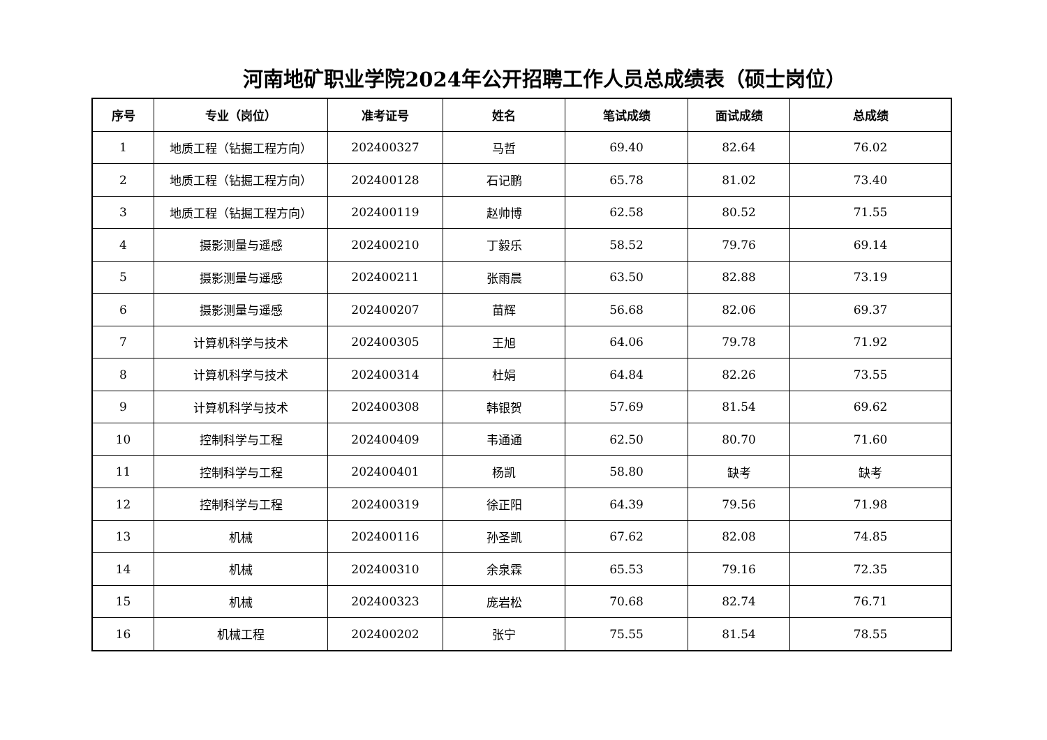河南地矿职业学院2024年公开招聘工作人员总成绩表（硕士岗位）
| 序号 | 专业（岗位） | 准考证号 | 姓名 | 笔试成绩 | 面试成绩 | 总成绩 |
| --- | --- | --- | --- | --- | --- | --- |
| 1 | 地质工程（钻掘工程方向） | 202400327 | 马哲 | 69.40 | 82.64 | 76.02 |
| 2 | 地质工程（钻掘工程方向） | 202400128 | 石记鹏 | 65.78 | 81.02 | 73.40 |
| 3 | 地质工程（钻掘工程方向） | 202400119 | 赵帅博 | 62.58 | 80.52 | 71.55 |
| 4 | 摄影测量与遥感 | 202400210 | 丁毅乐 | 58.52 | 79.76 | 69.14 |
| 5 | 摄影测量与遥感 | 202400211 | 张雨晨 | 63.50 | 82.88 | 73.19 |
| 6 | 摄影测量与遥感 | 202400207 | 苗辉 | 56.68 | 82.06 | 69.37 |
| 7 | 计算机科学与技术 | 202400305 | 王旭 | 64.06 | 79.78 | 71.92 |
| 8 | 计算机科学与技术 | 202400314 | 杜娟 | 64.84 | 82.26 | 73.55 |
| 9 | 计算机科学与技术 | 202400308 | 韩银贺 | 57.69 | 81.54 | 69.62 |
| 10 | 控制科学与工程 | 202400409 | 韦通通 | 62.50 | 80.70 | 71.60 |
| 11 | 控制科学与工程 | 202400401 | 杨凯 | 58.80 | 缺考 | 缺考 |
| 12 | 控制科学与工程 | 202400319 | 徐正阳 | 64.39 | 79.56 | 71.98 |
| 13 | 机械 | 202400116 | 孙圣凯 | 67.62 | 82.08 | 74.85 |
| 14 | 机械 | 202400310 | 余泉霖 | 65.53 | 79.16 | 72.35 |
| 15 | 机械 | 202400323 | 庞岩松 | 70.68 | 82.74 | 76.71 |
| 16 | 机械工程 | 202400202 | 张宁 | 75.55 | 81.54 | 78.55 |